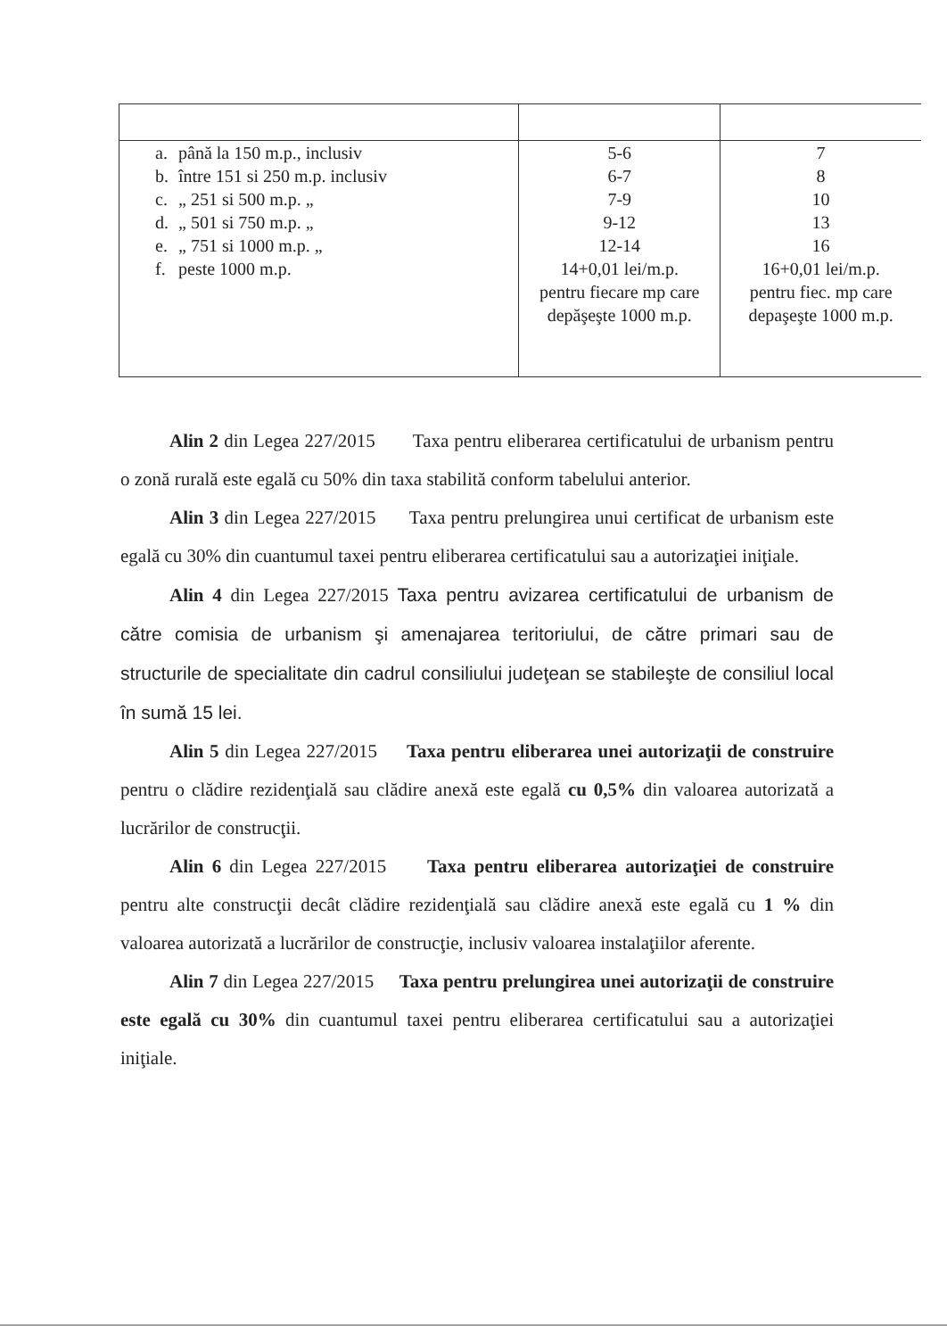| a. până la 150 m.p., inclusiv b. între 151 si 250 m.p. inclusiv c. „ 251 si 500 m.p. „ d. „ 501 si 750 m.p. „ e. „ 751 si 1000 m.p. „ f. peste 1000 m.p. | 5-6 6-7 7-9 9-12 12-14 14+0,01 lei/m.p. pentru fiecare mp care depăşeşte 1000 m.p. | 7 8 10 13 16 16+0,01 lei/m.p. pentru fiec. mp care depaşeşte 1000 m.p. |
Alin 2 din Legea 227/2015 Taxa pentru eliberarea certificatului de urbanism pentru o zonă rurală este egală cu 50% din taxa stabilită conform tabelului anterior.
Alin 3 din Legea 227/2015 Taxa pentru prelungirea unui certificat de urbanism este egală cu 30% din cuantumul taxei pentru eliberarea certificatului sau a autorizaţiei iniţiale.
Alin 4 din Legea 227/2015 Taxa pentru avizarea certificatului de urbanism de către comisia de urbanism şi amenajarea teritoriului, de către primari sau de structurile de specialitate din cadrul consiliului judeţean se stabileşte de consiliul local în sumă 15 lei.
Alin 5 din Legea 227/2015 Taxa pentru eliberarea unei autorizaţii de construire pentru o clădire rezidenţială sau clădire anexă este egală cu 0,5% din valoarea autorizată a lucrărilor de construcţii.
Alin 6 din Legea 227/2015 Taxa pentru eliberarea autorizaţiei de construire pentru alte construcţii decât clădire rezidenţială sau clădire anexă este egală cu 1 % din valoarea autorizată a lucrărilor de construcţie, inclusiv valoarea instalaţiilor aferente.
Alin 7 din Legea 227/2015 Taxa pentru prelungirea unei autorizaţii de construire este egală cu 30% din cuantumul taxei pentru eliberarea certificatului sau a autorizaţiei iniţiale.